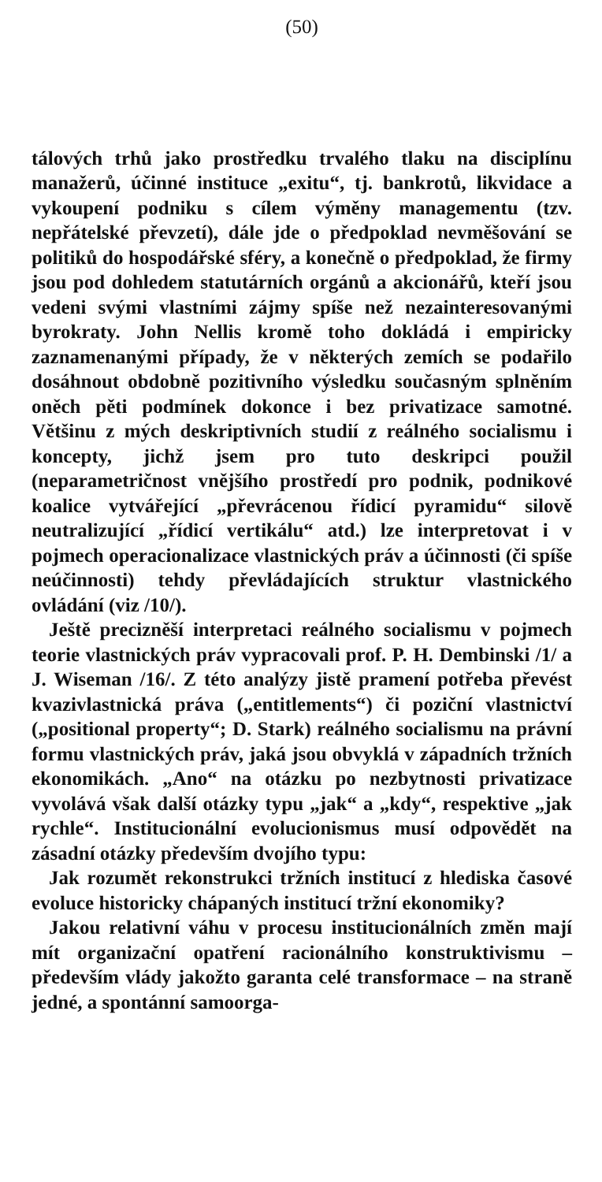(50)
tálových trhů jako prostředku trvalého tlaku na disciplínu manažerů, účinné instituce „exitu“, tj. bankrotů, likvidace a vykoupení podniku s cílem výměny managementu (tzv. nepřátelské převzetí), dále jde o předpoklad nevměšování se politiků do hospodářské sféry, a konečně o předpoklad, že firmy jsou pod dohledem statutárních orgánů a akcionářů, kteří jsou vedeni svými vlastními zájmy spíše než nezainteresovanými byrokraty. John Nellis kromě toho dokládá i empiricky zaznamenanými případy, že v některých zemích se podařilo dosáhnout obdobně pozitivního výsledku současným splněním oněch pěti podmínek dokonce i bez privatizace samotné. Většinu z mých deskriptivních studií z reálného socialismu i koncepty, jichž jsem pro tuto deskripci použil (neparametričnost vnějšího prostředí pro podnik, podnikové koalice vytvářející „převrácenou řídicí pyramidu“ silově neutralizující „řídicí vertikálu“ atd.) lze interpretovat i v pojmech operacionalizace vlastnických práv a účinnosti (či spíše neúčinnosti) tehdy převládajících struktur vlastnického ovládání (viz /10/).
Ještě precizněší interpretaci reálného socialismu v pojmech teorie vlastnických práv vypracovali prof. P. H. Dembinski /1/ a J. Wiseman /16/. Z této analýzy jistě pramení potřeba převést kvazivlastnická práva („entitlements“) či poziční vlastnictví („positional property“; D. Stark) reálného socialismu na právní formu vlastnických práv, jaká jsou obvyklá v západních tržních ekonomikách. „Ano“ na otázku po nezbytnosti privatizace vyvolává však další otázky typu „jak“ a „kdy“, respektive „jak rychle“. Institucionální evolucionismus musí odpovědět na zásadní otázky především dvojího typu:
Jak rozumět rekonstrukci tržních institucí z hlediska časové evoluce historicky chápaných institucí tržní ekonomiky?
Jakou relativní váhu v procesu institucionálních změn mají mít organizační opatření racionálního konstruktivismu – především vlády jakožto garanta celé transformace – na straně jedné, a spontánní samoorga-